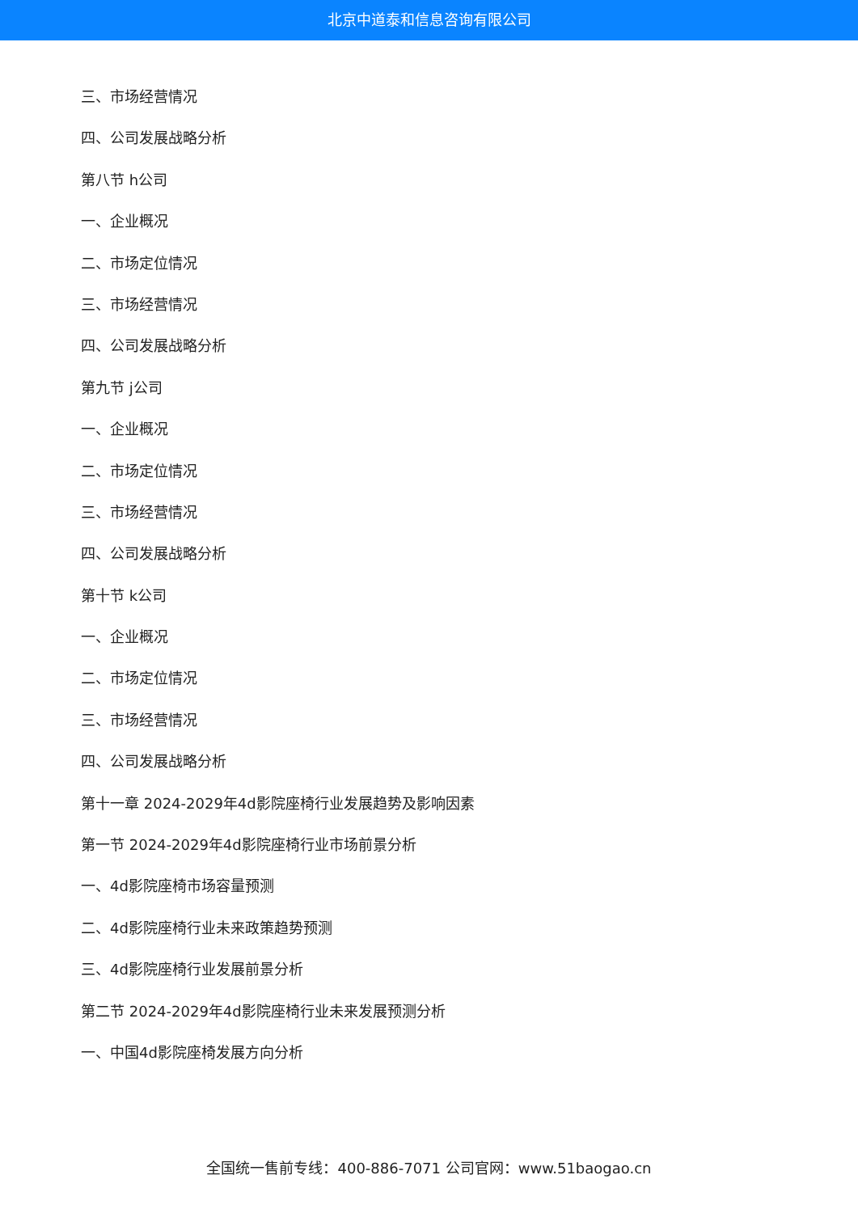北京中道泰和信息咨询有限公司
三、市场经营情况
四、公司发展战略分析
第八节 h公司
一、企业概况
二、市场定位情况
三、市场经营情况
四、公司发展战略分析
第九节 j公司
一、企业概况
二、市场定位情况
三、市场经营情况
四、公司发展战略分析
第十节 k公司
一、企业概况
二、市场定位情况
三、市场经营情况
四、公司发展战略分析
第十一章 2024-2029年4d影院座椅行业发展趋势及影响因素
第一节 2024-2029年4d影院座椅行业市场前景分析
一、4d影院座椅市场容量预测
二、4d影院座椅行业未来政策趋势预测
三、4d影院座椅行业发展前景分析
第二节 2024-2029年4d影院座椅行业未来发展预测分析
一、中国4d影院座椅发展方向分析
全国统一售前专线：400-886-7071 公司官网：www.51baogao.cn